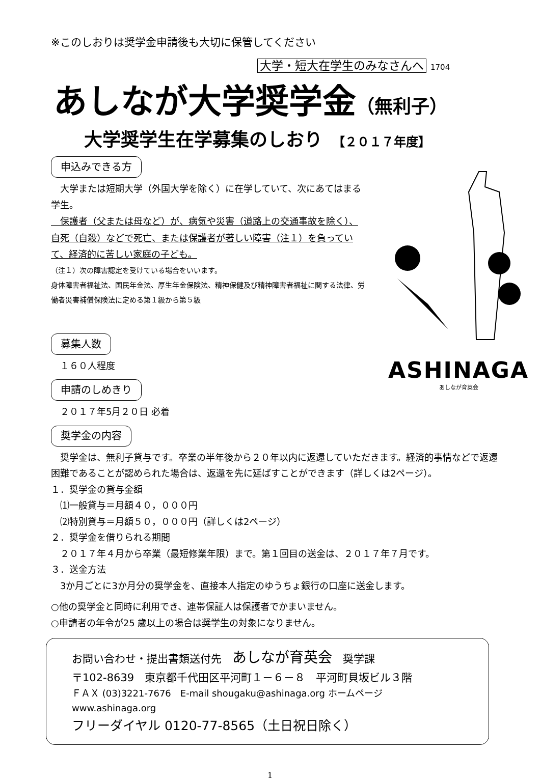※このしおりは奨学金申請後も大切に保管してください
大学・短大在学生のみなさんへ 1704
あしなが大学奨学金（無利子）
大学奨学生在学募集のしおり 【２０１７年度】
申込みできる方
　大学または短期大学（外国大学を除く）に在学していて、次にあてはまる学生。
　保護者（父または母など）が、病気や災害（道路上の交通事故を除く）、自死（自殺）などで死亡、または保護者が著しい障害（注１）を負っていて、経済的に苦しい家庭の子ども。
（注１）次の障害認定を受けている場合をいいます。
身体障害者福祉法、国民年金法、厚生年金保険法、精神保健及び精神障害者福祉に関する法律、労働者災害補償保険法に定める第１級から第５級
募集人数
　１６０人程度
申請のしめきり
　２０１７年5月２０日 必着
ASHINAGA
あしなが育英会
奨学金の内容
　奨学金は、無利子貸与です。卒業の半年後から２０年以内に返還していただきます。経済的事情などで返還困難であることが認められた場合は、返還を先に延ばすことができます（詳しくは2ページ）。
１．奨学金の貸与金額
　⑴一般貸与＝月額４０，０００円
　⑵特別貸与＝月額５０，０００円（詳しくは2ページ）
２．奨学金を借りられる期間
　２０１７年４月から卒業（最短修業年限）まで。第１回目の送金は、２０１７年７月です。
３．送金方法
　3か月ごとに3か月分の奨学金を、直接本人指定のゆうちょ銀行の口座に送金します。
○他の奨学金と同時に利用でき、連帯保証人は保護者でかまいません。
○申請者の年令が25 歳以上の場合は奨学生の対象になりません。
お問い合わせ・提出書類送付先　あしなが育英会　奨学課
〒102-8639　東京都千代田区平河町１－６－８　平河町貝坂ビル３階
ＦＡＸ (03)3221-7676　E-mail shougaku@ashinaga.org ホームページ www.ashinaga.org
フリーダイヤル 0120-77-8565（土日祝日除く）
1